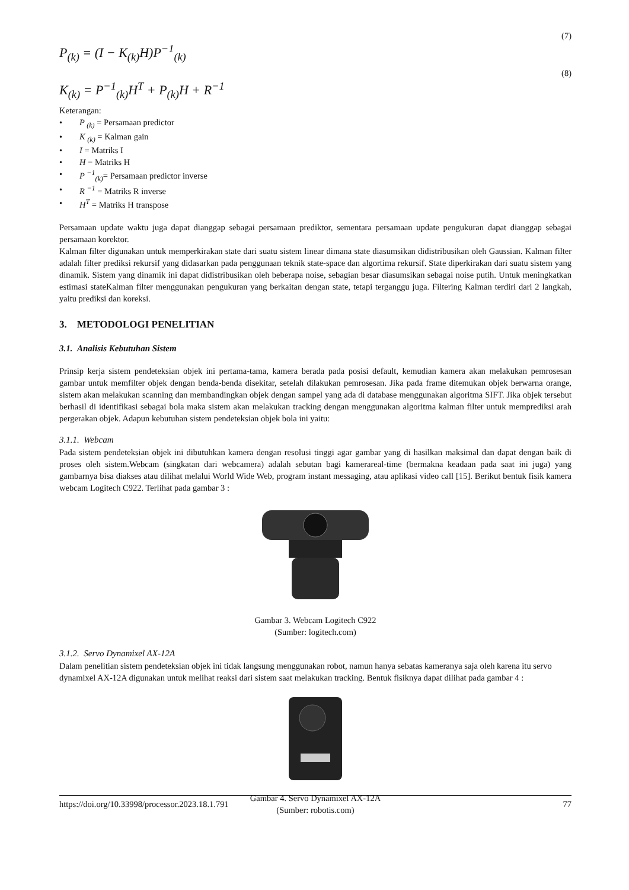(7)
P<sub>(k)</sub> = (I − K<sub>(k)</sub>H)P<sup>−1</sup><sub>(k)</sub>
(8)
K<sub>(k)</sub> = P<sup>−1</sup><sub>(k)</sub>H<sup>T</sup> + P<sub>(k)</sub>H + R<sup>−1</sup>
Keterangan:
• P <sub>(k)</sub> = Persamaan predictor
• K <sub>(k)</sub> = Kalman gain
• I = Matriks I
• H = Matriks H
• P <sup>−1</sup><sub>(k)</sub>= Persamaan predictor inverse
• R <sup>−1</sup> = Matriks R inverse
• H<sup>T</sup> = Matriks H transpose
Persamaan update waktu juga dapat dianggap sebagai persamaan prediktor, sementara persamaan update pengukuran dapat dianggap sebagai persamaan korektor.
Kalman filter digunakan untuk memperkirakan state dari suatu sistem linear dimana state diasumsikan didistribusikan oleh Gaussian. Kalman filter adalah filter prediksi rekursif yang didasarkan pada penggunaan teknik state-space dan algortima rekursif. State diperkirakan dari suatu sistem yang dinamik. Sistem yang dinamik ini dapat didistribusikan oleh beberapa noise, sebagian besar diasumsikan sebagai noise putih. Untuk meningkatkan estimasi stateKalman filter menggunakan pengukuran yang berkaitan dengan state, tetapi terganggu juga. Filtering Kalman terdiri dari 2 langkah, yaitu prediksi dan koreksi.
3. METODOLOGI PENELITIAN
3.1. Analisis Kebutuhan Sistem
Prinsip kerja sistem pendeteksian objek ini pertama-tama, kamera berada pada posisi default, kemudian kamera akan melakukan pemrosesan gambar untuk memfilter objek dengan benda-benda disekitar, setelah dilakukan pemrosesan. Jika pada frame ditemukan objek berwarna orange, sistem akan melakukan scanning dan membandingkan objek dengan sampel yang ada di database menggunakan algoritma SIFT. Jika objek tersebut berhasil di identifikasi sebagai bola maka sistem akan melakukan tracking dengan menggunakan algoritma kalman filter untuk memprediksi arah pergerakan objek. Adapun kebutuhan sistem pendeteksian objek bola ini yaitu:
3.1.1. Webcam
Pada sistem pendeteksian objek ini dibutuhkan kamera dengan resolusi tinggi agar gambar yang di hasilkan maksimal dan dapat dengan baik di proses oleh sistem.Webcam (singkatan dari webcamera) adalah sebutan bagi kamerareal-time (bermakna keadaan pada saat ini juga) yang gambarnya bisa diakses atau dilihat melalui World Wide Web, program instant messaging, atau aplikasi video call [15]. Berikut bentuk fisik kamera webcam Logitech C922. Terlihat pada gambar 3 :
Gambar 3. Webcam Logitech C922
(Sumber: logitech.com)
3.1.2. Servo Dynamixel AX-12A
Dalam penelitian sistem pendeteksian objek ini tidak langsung menggunakan robot, namun hanya sebatas kameranya saja oleh karena itu servo dynamixel AX-12A digunakan untuk melihat reaksi dari sistem saat melakukan tracking. Bentuk fisiknya dapat dilihat pada gambar 4 :
Gambar 4. Servo Dynamixel AX-12A
(Sumber: robotis.com)
https://doi.org/10.33998/processor.2023.18.1.791 77